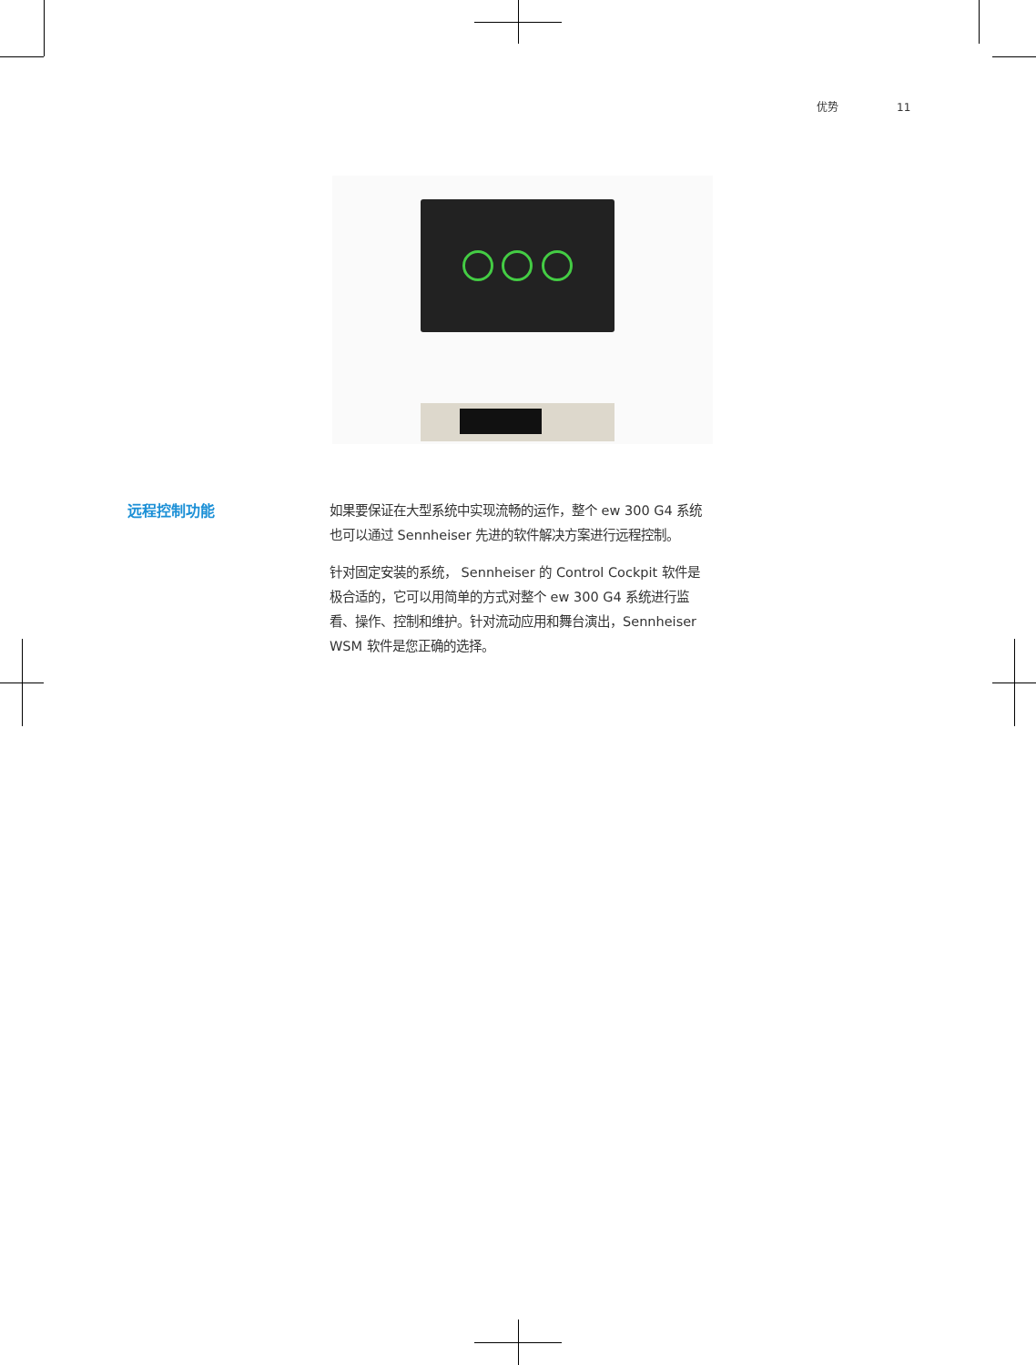优势 11
远程控制功能
如果要保证在大型系统中实现流畅的运作，整个 ew 300 G4 系统也可以通过 Sennheiser 先进的软件解决方案进行远程控制。
针对固定安装的系统， Sennheiser 的 Control Cockpit 软件是极合适的，它可以用简单的方式对整个 ew 300 G4 系统进行监看、操作、控制和维护。针对流动应用和舞台演出，Sennheiser WSM 软件是您正确的选择。